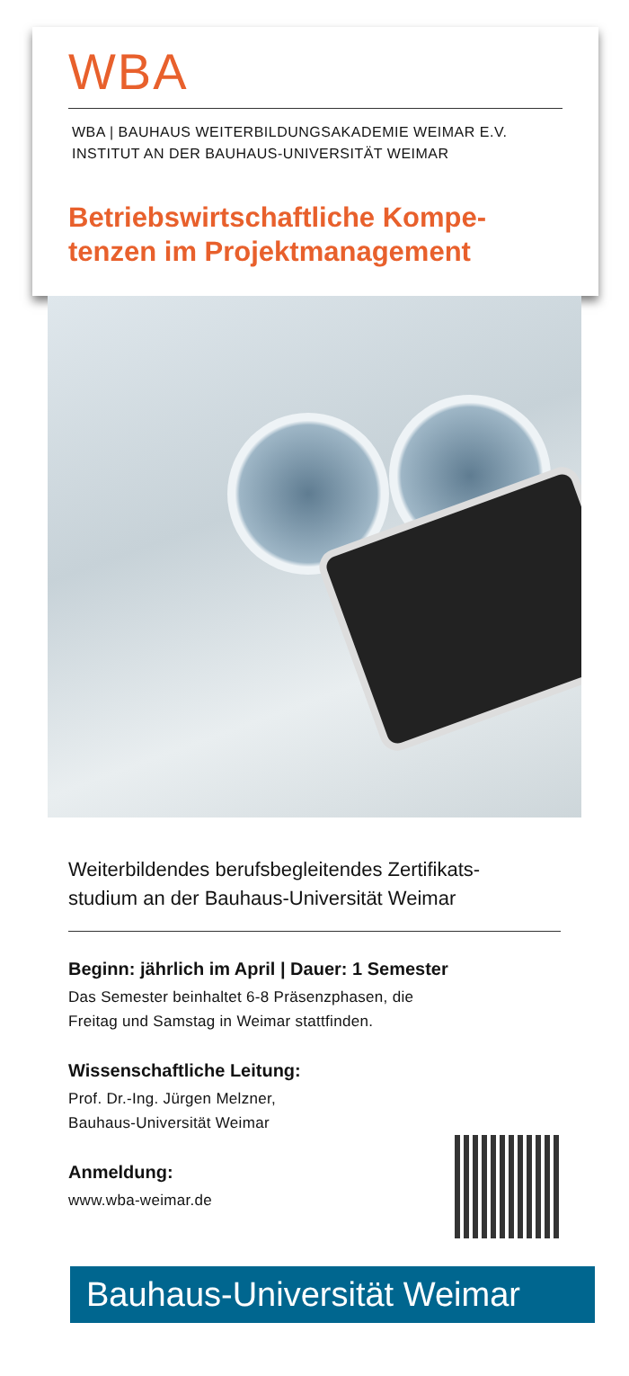WBA
WBA | BAUHAUS WEITERBILDUNGSAKADEMIE WEIMAR E.V.
INSTITUT AN DER BAUHAUS-UNIVERSITÄT WEIMAR
Betriebswirtschaftliche Kompe-
tenzen im Projektmanagement
Weiterbildendes berufsbegleitendes Zertifikats-
studium an der Bauhaus-Universität Weimar
Beginn: jährlich im April | Dauer: 1 Semester
Das Semester beinhaltet 6-8 Präsenzphasen, die
Freitag und Samstag in Weimar stattfinden.
Wissenschaftliche Leitung:
Prof. Dr.-Ing. Jürgen Melzner,
Bauhaus-Universität Weimar
Anmeldung:
www.wba-weimar.de
Bauhaus-Universität Weimar